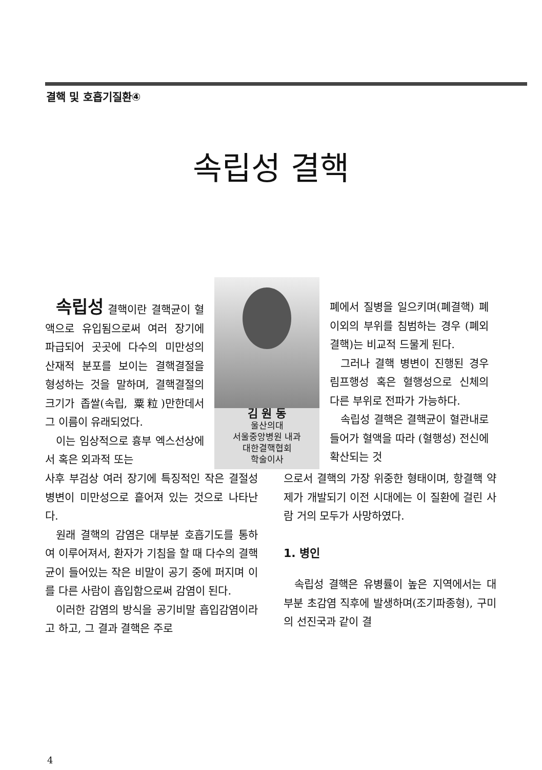결핵 및 호흡기질환④
속립성 결핵
속립성 결핵이란 결핵균이 혈액으로 유입됨으로써 여러 장기에 파급되어 곳곳에 다수의 미만성의 산재적 분포를 보이는 결핵결절을 형성하는 것을 말하며, 결핵결절의 크기가 좁쌀(속립, 粟粒)만한데서 그 이름이 유래되었다.
이는 임상적으로 흉부 엑스선상에서 혹은 외과적 또는
김 원 동
울산의대
서울중앙병원 내과
대한결핵협회
학술이사
폐에서 질병을 일으키며(폐결핵) 폐 이외의 부위를 침범하는 경우 (폐외결핵)는 비교적 드물게 된다.
그러나 결핵 병변이 진행된 경우 림프행성 혹은 혈행성으로 신체의 다른 부위로 전파가 가능하다.
속립성 결핵은 결핵균이 혈관내로 들어가 혈액을 따라 (혈행성) 전신에 확산되는 것
사후 부검상 여러 장기에 특징적인 작은 결절성 병변이 미만성으로 흩어져 있는 것으로 나타난다.
원래 결핵의 감염은 대부분 호흡기도를 통하여 이루어져서, 환자가 기침을 할 때 다수의 결핵균이 들어있는 작은 비말이 공기 중에 퍼지며 이를 다른 사람이 흡입함으로써 감염이 된다.
이러한 감염의 방식을 공기비말 흡입감염이라고 하고, 그 결과 결핵은 주로
으로서 결핵의 가장 위중한 형태이며, 항결핵 약제가 개발되기 이전 시대에는 이 질환에 걸린 사람 거의 모두가 사망하였다.
1. 병인
속립성 결핵은 유병률이 높은 지역에서는 대부분 초감염 직후에 발생하며(조기파종형), 구미의 선진국과 같이 결
4